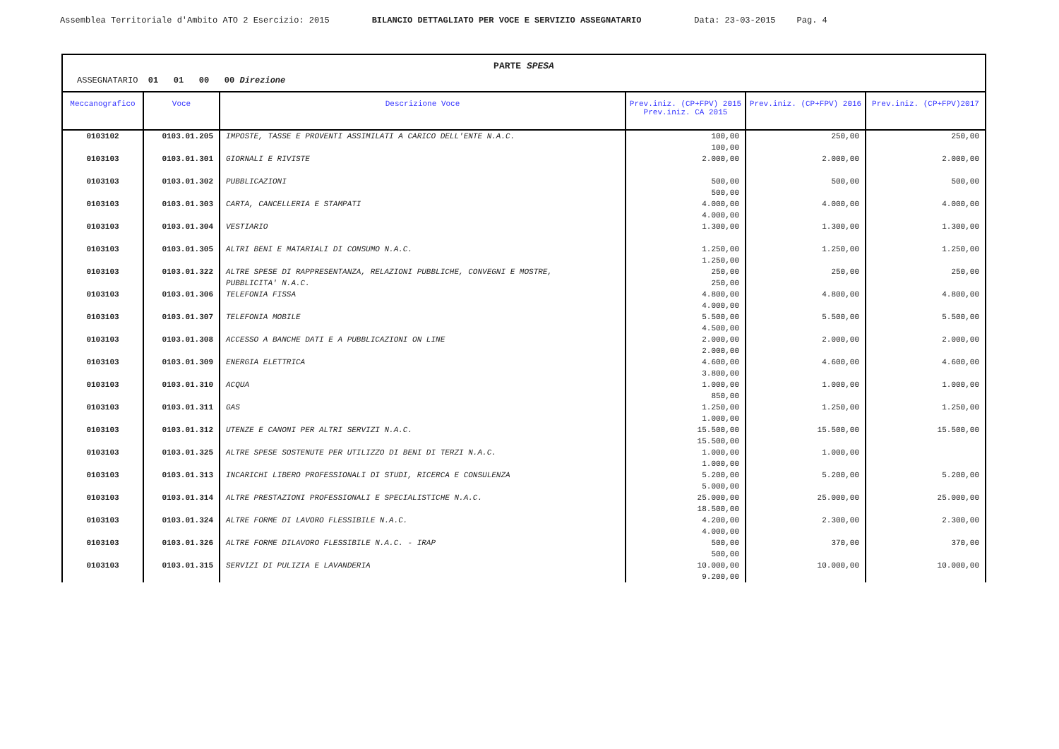Assemblea Territoriale d'Ambito ATO 2 Esercizio: 2015 BILANCIO DETTAGLIATO PER VOCE E SERVIZIO ASSEGNATARIO Data: 23-03-2015 Pag. 4
PARTE SPESA
ASSEGNATARIO 01 01 00 00 Direzione
| Meccanografico | Voce | Descrizione Voce | Prev.iniz. (CP+FPV) 2015 Prev.iniz. CA 2015 | Prev.iniz. (CP+FPV) 2016 | Prev.iniz. (CP+FPV)2017 |
| --- | --- | --- | --- | --- | --- |
| 0103102 | 0103.01.205 | IMPOSTE, TASSE E PROVENTI ASSIMILATI A CARICO DELL'ENTE N.A.C. | 100,00 100,00 | 250,00 | 250,00 |
| 0103103 | 0103.01.301 | GIORNALI E RIVISTE | 2.000,00 | 2.000,00 | 2.000,00 |
| 0103103 | 0103.01.302 | PUBBLICAZIONI | 500,00 500,00 | 500,00 | 500,00 |
| 0103103 | 0103.01.303 | CARTA, CANCELLERIA E STAMPATI | 4.000,00 4.000,00 | 4.000,00 | 4.000,00 |
| 0103103 | 0103.01.304 | VESTIARIO | 1.300,00 | 1.300,00 | 1.300,00 |
| 0103103 | 0103.01.305 | ALTRI BENI E MATARIALI DI CONSUMO N.A.C. | 1.250,00 1.250,00 | 1.250,00 | 1.250,00 |
| 0103103 | 0103.01.322 | ALTRE SPESE DI RAPPRESENTANZA, RELAZIONI PUBBLICHE, CONVEGNI E MOSTRE, PUBBLICITA' N.A.C. | 250,00 250,00 | 250,00 | 250,00 |
| 0103103 | 0103.01.306 | TELEFONIA FISSA | 4.800,00 4.000,00 | 4.800,00 | 4.800,00 |
| 0103103 | 0103.01.307 | TELEFONIA MOBILE | 5.500,00 4.500,00 | 5.500,00 | 5.500,00 |
| 0103103 | 0103.01.308 | ACCESSO A BANCHE DATI E A PUBBLICAZIONI ON LINE | 2.000,00 2.000,00 | 2.000,00 | 2.000,00 |
| 0103103 | 0103.01.309 | ENERGIA ELETTRICA | 4.600,00 3.800,00 | 4.600,00 | 4.600,00 |
| 0103103 | 0103.01.310 | ACQUA | 1.000,00 850,00 | 1.000,00 | 1.000,00 |
| 0103103 | 0103.01.311 | GAS | 1.250,00 1.000,00 | 1.250,00 | 1.250,00 |
| 0103103 | 0103.01.312 | UTENZE E CANONI PER ALTRI SERVIZI N.A.C. | 15.500,00 15.500,00 | 15.500,00 | 15.500,00 |
| 0103103 | 0103.01.325 | ALTRE SPESE SOSTENUTE PER UTILIZZO DI BENI DI TERZI N.A.C. | 1.000,00 1.000,00 | 1.000,00 | |
| 0103103 | 0103.01.313 | INCARICHI LIBERO PROFESSIONALI DI STUDI, RICERCA E CONSULENZA | 5.200,00 5.000,00 | 5.200,00 | 5.200,00 |
| 0103103 | 0103.01.314 | ALTRE PRESTAZIONI PROFESSIONALI E SPECIALISTICHE N.A.C. | 25.000,00 18.500,00 | 25.000,00 | 25.000,00 |
| 0103103 | 0103.01.324 | ALTRE FORME DI LAVORO FLESSIBILE N.A.C. | 4.200,00 4.000,00 | 2.300,00 | 2.300,00 |
| 0103103 | 0103.01.326 | ALTRE FORME DILAVORO FLESSIBILE N.A.C. - IRAP | 500,00 500,00 | 370,00 | 370,00 |
| 0103103 | 0103.01.315 | SERVIZI DI PULIZIA E LAVANDERIA | 10.000,00 9.200,00 | 10.000,00 | 10.000,00 |